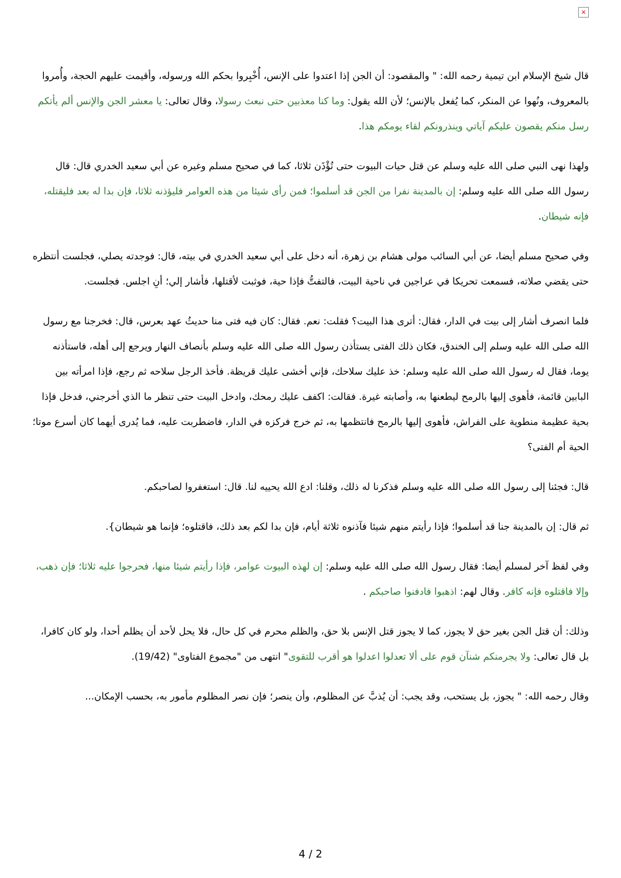×
قال شيخ الإسلام ابن تيمية رحمه الله: " والمقصود: أن الجن إذا اعتدوا على الإنس، أُخْبِروا بحكم الله ورسوله، وأقيمت عليهم الحجة، وأُمروا بالمعروف، ونُهوا عن المنكر، كما يُفعل بالإنس؛ لأن الله يقول: وما كنا معذبين حتى نبعث رسولا، وقال تعالى: يا معشر الجن والإنس ألم يأتكم رسل منكم يقصون عليكم آياتي وينذرونكم لقاء يومكم هذا.
ولهذا نهى النبي صلى الله عليه وسلم عن قتل حيات البيوت حتى تُؤْذَن ثلاثا، كما في صحيح مسلم وغيره عن أبي سعيد الخدري قال: قال رسول الله صلى الله عليه وسلم: إن بالمدينة نفرا من الجن قد أسلموا؛ فمن رأى شيئا من هذه العوامر فليؤذنه ثلاثا، فإن بدا له بعد فليقتله، فإنه شيطان.
وفي صحيح مسلم أيضا، عن أبي السائب مولى هشام بن زهرة، أنه دخل على أبي سعيد الخدري في بيته، قال: فوجدته يصلي، فجلست أنتظره حتى يقضي صلاته، فسمعت تحريكا في عراجين في ناحية البيت، فالتفتُّ فإذا حية، فوثبت لأقتلها، فأشار إلي؛ أنِ اجلس. فجلست.
فلما انصرف أشار إلى بيت في الدار، فقال: أترى هذا البيت؟ فقلت: نعم. فقال: كان فيه فتى منا حديثُ عهد بعرس، قال: فخرجنا مع رسول الله صلى الله عليه وسلم إلى الخندق، فكان ذلك الفتى يستأذن رسول الله صلى الله عليه وسلم بأنصاف النهار ويرجع إلى أهله، فاستأذنه يوما، فقال له رسول الله صلى الله عليه وسلم: خذ عليك سلاحك، فإني أخشى عليك قريظة. فأخذ الرجل سلاحه ثم رجع، فإذا امرأته بين البابين قائمة، فأهوى إليها بالرمح ليطعنها به، وأصابته غيرة. فقالت: اكفف عليك رمحك، وادخل البيت حتى تنظر ما الذي أخرجني، فدخل فإذا بحية عظيمة منطوية على الفراش، فأهوى إليها بالرمح فانتظمها به، ثم خرج فركزه في الدار، فاضطربت عليه، فما يُدرى أيهما كان أسرع موتا؛ الحية أم الفتى؟
قال: فجئنا إلى رسول الله صلى الله عليه وسلم فذكرنا له ذلك، وقلنا: ادع الله يحييه لنا. قال: استغفروا لصاحبكم.
ثم قال: إن بالمدينة جنا قد أسلموا؛ فإذا رأيتم منهم شيئا فآذنوه ثلاثة أيام، فإن بدا لكم بعد ذلك، فاقتلوه؛ فإنما هو شيطان}.
وفي لفظ آخر لمسلم أيضا: فقال رسول الله صلى الله عليه وسلم: إن لهذه البيوت عوامر، فإذا رأيتم شيئا منها، فحرجوا عليه ثلاثا؛ فإن ذهب، وإلا فاقتلوه فإنه كافر. وقال لهم: اذهبوا فادفنوا صاحبكم .
وذلك: أن قتل الجن بغير حق لا يجوز، كما لا يجوز قتل الإنس بلا حق، والظلم محرم في كل حال، فلا يحل لأحد أن يظلم أحدا، ولو كان كافرا، بل قال تعالى: ولا يجرمنكم شنآن قوم على ألا تعدلوا اعدلوا هو أقرب للتقوى" انتهى من "مجموع الفتاوى" (19/42).
وقال رحمه الله: " يجوز، بل يستحب، وقد يجب: أن يُذبَّ عن المظلوم، وأن ينصر؛ فإن نصر المظلوم مأمور به، بحسب الإمكان...
4 / 2